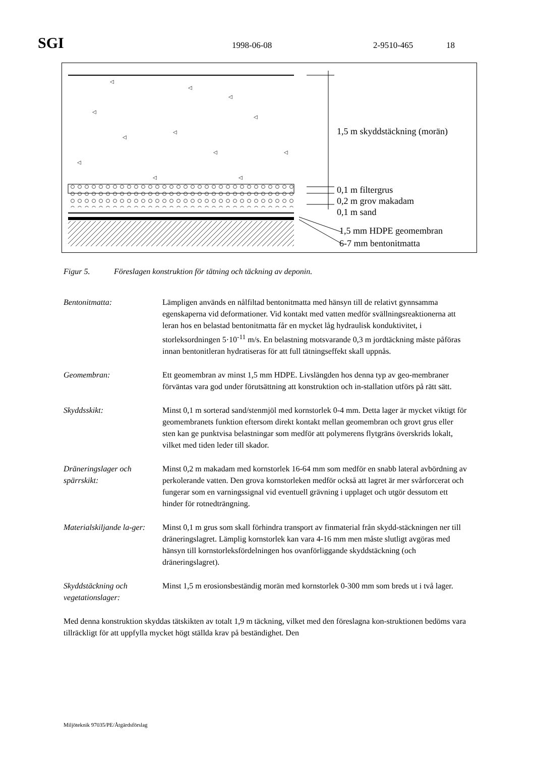SGI
1998-06-08 2-9510-465 18
◁
◁
◁
◁
◁
◁
◁
◁
◁
◁
◁
◁
1,5 m skyddstäckning (morän)
0,1 m filtergrus
0,2 m grov makadam
0,1 m sand
1,5 mm HDPE geomembran
6-7 mm bentonitmatta
Figur 5. Föreslagen konstruktion för tätning och täckning av deponin.
Bentonitmatta: Lämpligen används en nålfiltad bentonitmatta med hänsyn till de relativt gynnsamma egenskaperna vid deformationer. Vid kontakt med vatten medför svällningsreaktionerna att leran hos en belastad bentonitmatta får en mycket låg hydraulisk konduktivitet, i storleksordningen 5·10<sup>-11</sup> m/s. En belastning motsvarande 0,3 m jordtäckning måste påföras innan bentonitleran hydratiseras för att full tätningseffekt skall uppnås.
Geomembran: Ett geomembran av minst 1,5 mm HDPE. Livslängden hos denna typ av geo-membraner förväntas vara god under förutsättning att konstruktion och in-stallation utförs på rätt sätt.
Skyddsskikt: Minst 0,1 m sorterad sand/stenmjöl med kornstorlek 0-4 mm. Detta lager är mycket viktigt för geomembranets funktion eftersom direkt kontakt mellan geomembran och grovt grus eller sten kan ge punktvisa belastningar som medför att polymerens flytgräns överskrids lokalt, vilket med tiden leder till skador.
Dräneringslager och spärrskikt:
Minst 0,2 m makadam med kornstorlek 16-64 mm som medför en snabb lateral avbördning av perkolerande vatten. Den grova kornstorleken medför också att lagret är mer svårforcerat och fungerar som en varningssignal vid eventuell grävning i upplaget och utgör dessutom ett hinder för rotnedträngning.
Materialskiljande la-ger:
Minst 0,1 m grus som skall förhindra transport av finmaterial från skydd-stäckningen ner till dräneringslagret. Lämplig kornstorlek kan vara 4-16 mm men måste slutligt avgöras med hänsyn till kornstorleksfördelningen hos ovanförliggande skyddstäckning (och dräneringslagret).
Skyddstäckning och vegetationslager:
Minst 1,5 m erosionsbeständig morän med kornstorlek 0-300 mm som breds ut i två lager.
Med denna konstruktion skyddas tätskikten av totalt 1,9 m täckning, vilket med den föreslagna kon-struktionen bedöms vara tillräckligt för att uppfylla mycket högt ställda krav på beständighet. Den
Miljöteknik 97035/PE/Åtgärdsförslag